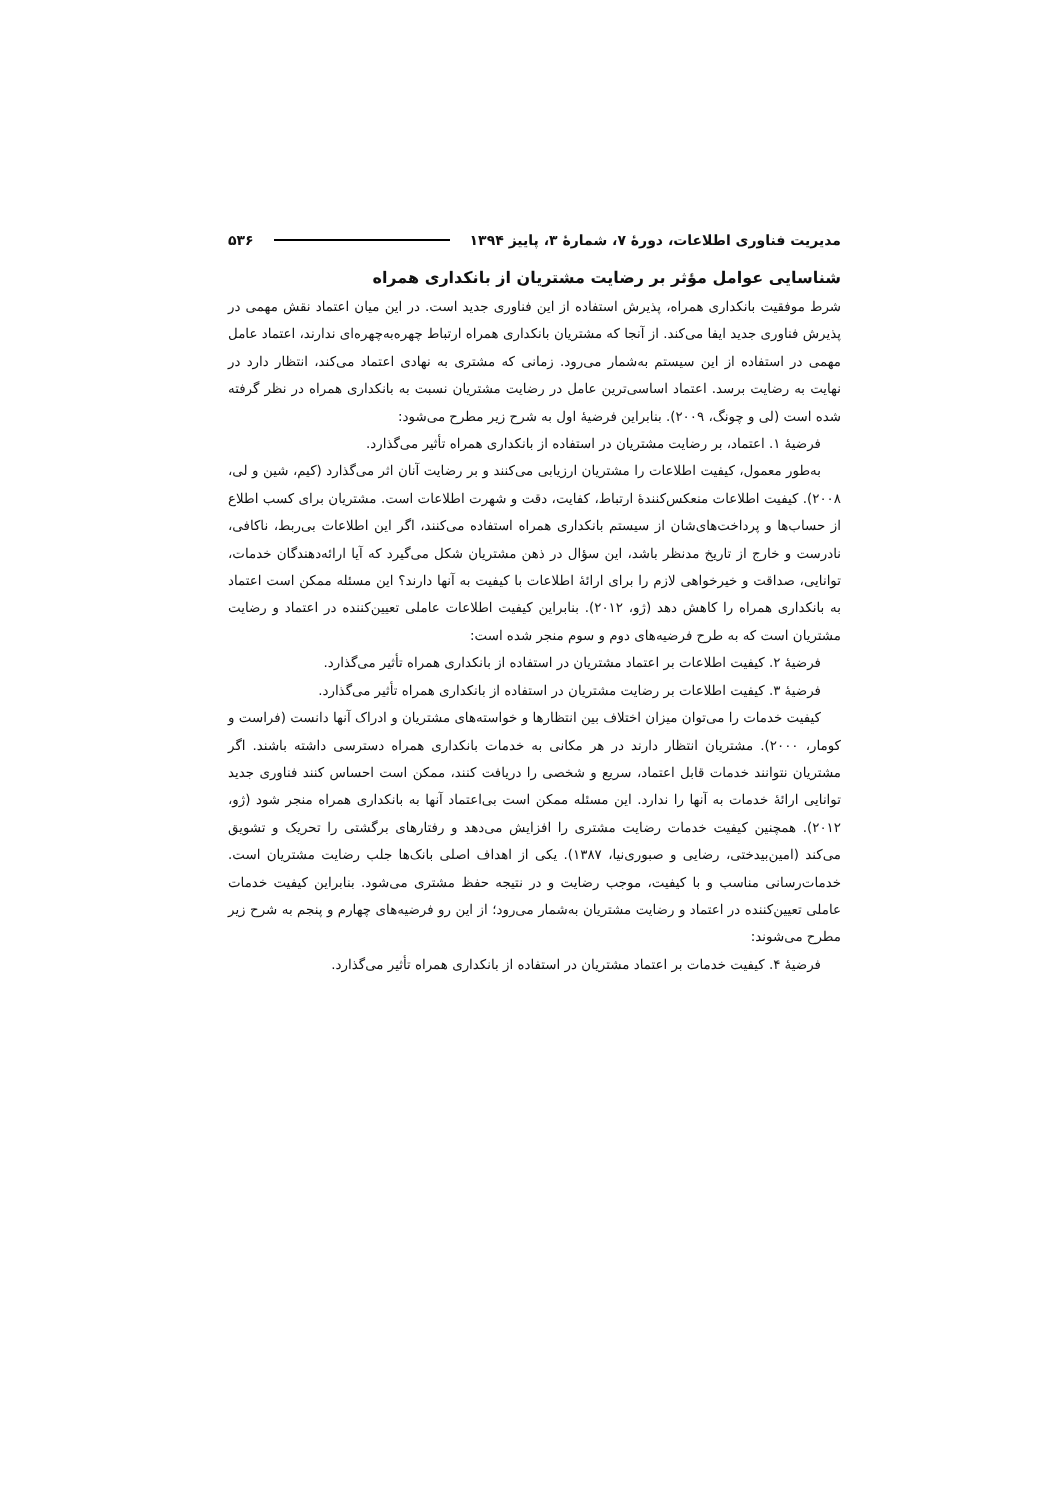مدیریت فناوری اطلاعات، دورهٔ ۷، شمارهٔ ۳، پاییز ۱۳۹۴ ۵۳۶
شناسایی عوامل مؤثر بر رضایت مشتریان از بانکداری همراه
شرط موفقیت بانکداری همراه، پذیرش استفاده از این فناوری جدید است. در این میان اعتماد نقش مهمی در پذیرش فناوری جدید ایفا می‌کند. از آنجا که مشتریان بانکداری همراه ارتباط چهره‌به‌چهره‌ای ندارند، اعتماد عامل مهمی در استفاده از این سیستم به‌شمار می‌رود. زمانی که مشتری به نهادی اعتماد می‌کند، انتظار دارد در نهایت به رضایت برسد. اعتماد اساسی‌ترین عامل در رضایت مشتریان نسبت به بانکداری همراه در نظر گرفته شده است (لی و چونگ، ۲۰۰۹). بنابراین فرضیهٔ اول به شرح زیر مطرح می‌شود:
فرضیهٔ ۱. اعتماد، بر رضایت مشتریان در استفاده از بانکداری همراه تأثیر می‌گذارد.
به‌طور معمول، کیفیت اطلاعات را مشتریان ارزیابی می‌کنند و بر رضایت آنان اثر می‌گذارد (کیم، شین و لی، ۲۰۰۸). کیفیت اطلاعات منعکس‌کنندهٔ ارتباط، کفایت، دقت و شهرت اطلاعات است. مشتریان برای کسب اطلاع از حساب‌ها و پرداخت‌های‌شان از سیستم بانکداری همراه استفاده می‌کنند، اگر این اطلاعات بی‌ربط، ناکافی، نادرست و خارج از تاریخ مدنظر باشد، این سؤال در ذهن مشتریان شکل می‌گیرد که آیا ارائه‌دهندگان خدمات، توانایی، صداقت و خیرخواهی لازم را برای ارائهٔ اطلاعات با کیفیت به آنها دارند؟ این مسئله ممکن است اعتماد به بانکداری همراه را کاهش دهد (ژو، ۲۰۱۲). بنابراین کیفیت اطلاعات عاملی تعیین‌کننده در اعتماد و رضایت مشتریان است که به طرح فرضیه‌های دوم و سوم منجر شده است:
فرضیهٔ ۲. کیفیت اطلاعات بر اعتماد مشتریان در استفاده از بانکداری همراه تأثیر می‌گذارد.
فرضیهٔ ۳. کیفیت اطلاعات بر رضایت مشتریان در استفاده از بانکداری همراه تأثیر می‌گذارد.
کیفیت خدمات را می‌توان میزان اختلاف بین انتظارها و خواسته‌های مشتریان و ادراک آنها دانست (فراست و کومار، ۲۰۰۰). مشتریان انتظار دارند در هر مکانی به خدمات بانکداری همراه دسترسی داشته باشند. اگر مشتریان نتوانند خدمات قابل اعتماد، سریع و شخصی را دریافت کنند، ممکن است احساس کنند فناوری جدید توانایی ارائهٔ خدمات به آنها را ندارد. این مسئله ممکن است بی‌اعتماد آنها به بانکداری همراه منجر شود (ژو، ۲۰۱۲). همچنین کیفیت خدمات رضایت مشتری را افزایش می‌دهد و رفتارهای برگشتی را تحریک و تشویق می‌کند (امین‌بیدختی، رضایی و صبوری‌نیا، ۱۳۸۷). یکی از اهداف اصلی بانک‌ها جلب رضایت مشتریان است. خدمات‌رسانی مناسب و با کیفیت، موجب رضایت و در نتیجه حفظ مشتری می‌شود. بنابراین کیفیت خدمات عاملی تعیین‌کننده در اعتماد و رضایت مشتریان به‌شمار می‌رود؛ از این رو فرضیه‌های چهارم و پنجم به شرح زیر مطرح می‌شوند:
فرضیهٔ ۴. کیفیت خدمات بر اعتماد مشتریان در استفاده از بانکداری همراه تأثیر می‌گذارد.